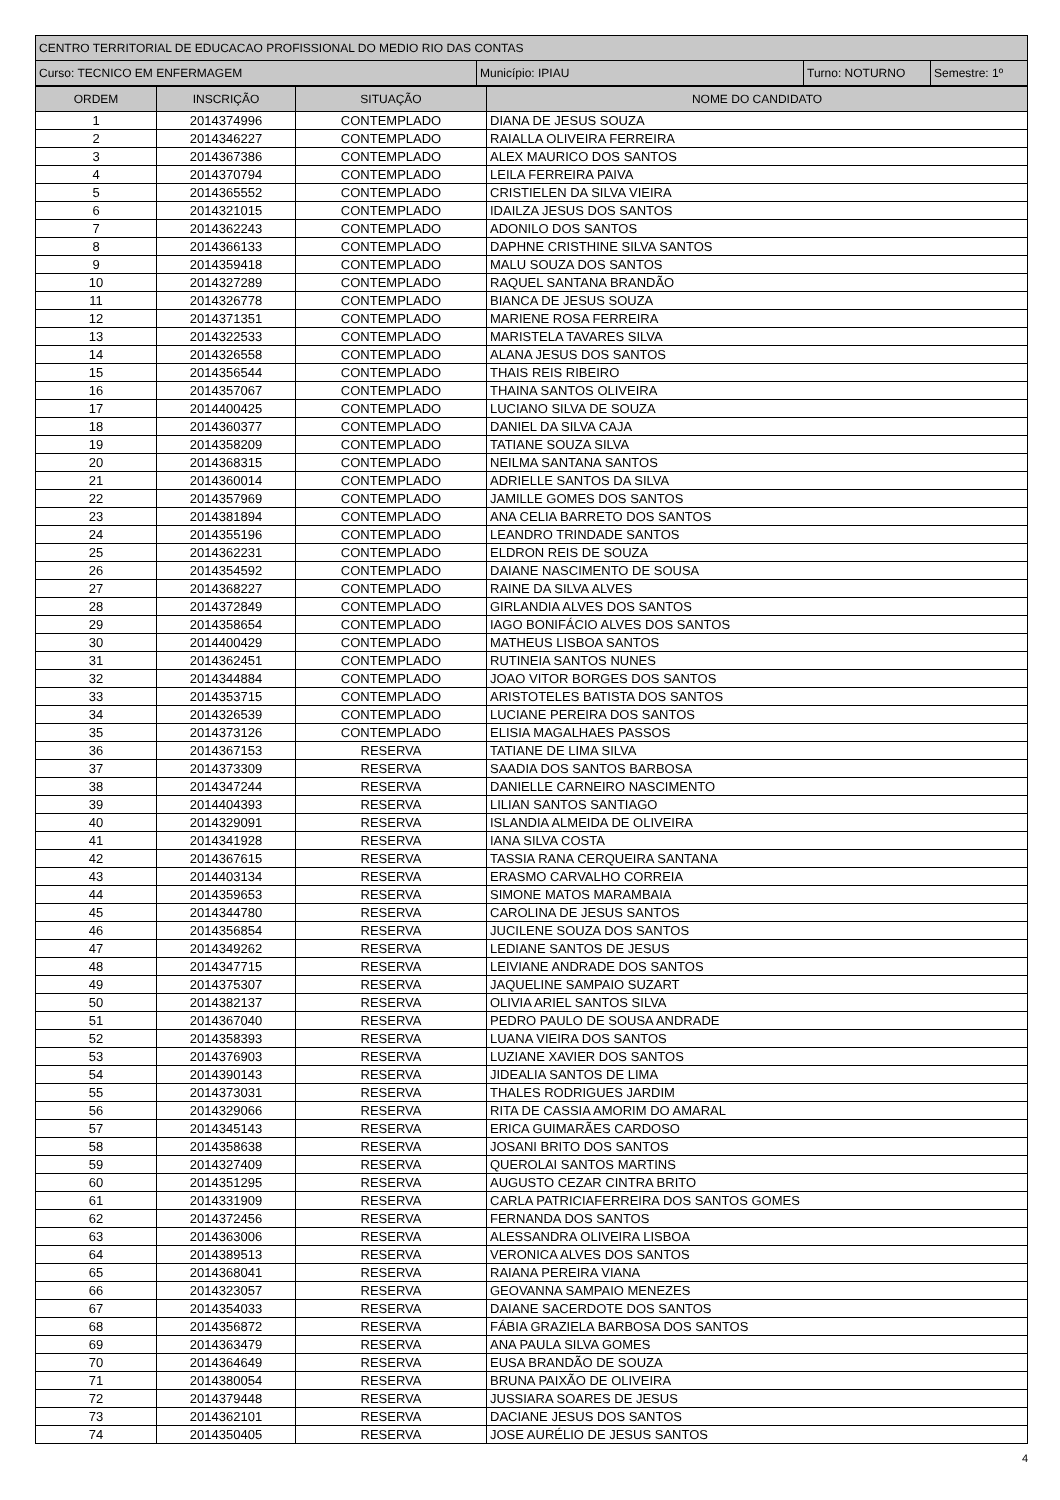| CENTRO TERRITORIAL DE EDUCACAO PROFISSIONAL DO MEDIO RIO DAS CONTAS | | | |
| Curso: TECNICO EM ENFERMAGEM | Município: IPIAU | Turno: NOTURNO | Semestre: 1º |
| ORDEM | INSCRIÇÃO | SITUAÇÃO | NOME DO CANDIDATO |
| --- | --- | --- | --- |
| 1 | 2014374996 | CONTEMPLADO | DIANA DE JESUS SOUZA |
| 2 | 2014346227 | CONTEMPLADO | RAIALLA OLIVEIRA FERREIRA |
| 3 | 2014367386 | CONTEMPLADO | ALEX MAURICO DOS SANTOS |
| 4 | 2014370794 | CONTEMPLADO | LEILA FERREIRA PAIVA |
| 5 | 2014365552 | CONTEMPLADO | CRISTIELEN DA SILVA VIEIRA |
| 6 | 2014321015 | CONTEMPLADO | IDAILZA JESUS DOS SANTOS |
| 7 | 2014362243 | CONTEMPLADO | ADONILO DOS SANTOS |
| 8 | 2014366133 | CONTEMPLADO | DAPHNE CRISTHINE SILVA SANTOS |
| 9 | 2014359418 | CONTEMPLADO | MALU SOUZA DOS SANTOS |
| 10 | 2014327289 | CONTEMPLADO | RAQUEL SANTANA BRANDÃO |
| 11 | 2014326778 | CONTEMPLADO | BIANCA DE JESUS SOUZA |
| 12 | 2014371351 | CONTEMPLADO | MARIENE ROSA FERREIRA |
| 13 | 2014322533 | CONTEMPLADO | MARISTELA TAVARES SILVA |
| 14 | 2014326558 | CONTEMPLADO | ALANA JESUS DOS SANTOS |
| 15 | 2014356544 | CONTEMPLADO | THAIS REIS RIBEIRO |
| 16 | 2014357067 | CONTEMPLADO | THAINA SANTOS OLIVEIRA |
| 17 | 2014400425 | CONTEMPLADO | LUCIANO SILVA DE SOUZA |
| 18 | 2014360377 | CONTEMPLADO | DANIEL DA SILVA CAJA |
| 19 | 2014358209 | CONTEMPLADO | TATIANE SOUZA SILVA |
| 20 | 2014368315 | CONTEMPLADO | NEILMA SANTANA SANTOS |
| 21 | 2014360014 | CONTEMPLADO | ADRIELLE SANTOS DA SILVA |
| 22 | 2014357969 | CONTEMPLADO | JAMILLE GOMES DOS SANTOS |
| 23 | 2014381894 | CONTEMPLADO | ANA CELIA BARRETO DOS SANTOS |
| 24 | 2014355196 | CONTEMPLADO | LEANDRO TRINDADE SANTOS |
| 25 | 2014362231 | CONTEMPLADO | ELDRON REIS DE SOUZA |
| 26 | 2014354592 | CONTEMPLADO | DAIANE NASCIMENTO DE SOUSA |
| 27 | 2014368227 | CONTEMPLADO | RAINE DA SILVA ALVES |
| 28 | 2014372849 | CONTEMPLADO | GIRLANDIA ALVES DOS SANTOS |
| 29 | 2014358654 | CONTEMPLADO | IAGO BONIFÁCIO ALVES DOS SANTOS |
| 30 | 2014400429 | CONTEMPLADO | MATHEUS LISBOA SANTOS |
| 31 | 2014362451 | CONTEMPLADO | RUTINEIA SANTOS NUNES |
| 32 | 2014344884 | CONTEMPLADO | JOAO VITOR BORGES DOS SANTOS |
| 33 | 2014353715 | CONTEMPLADO | ARISTOTELES BATISTA DOS SANTOS |
| 34 | 2014326539 | CONTEMPLADO | LUCIANE PEREIRA DOS SANTOS |
| 35 | 2014373126 | CONTEMPLADO | ELISIA MAGALHAES PASSOS |
| 36 | 2014367153 | RESERVA | TATIANE DE LIMA SILVA |
| 37 | 2014373309 | RESERVA | SAADIA DOS SANTOS BARBOSA |
| 38 | 2014347244 | RESERVA | DANIELLE CARNEIRO NASCIMENTO |
| 39 | 2014404393 | RESERVA | LILIAN SANTOS SANTIAGO |
| 40 | 2014329091 | RESERVA | ISLANDIA ALMEIDA DE OLIVEIRA |
| 41 | 2014341928 | RESERVA | IANA SILVA COSTA |
| 42 | 2014367615 | RESERVA | TASSIA RANA CERQUEIRA SANTANA |
| 43 | 2014403134 | RESERVA | ERASMO CARVALHO CORREIA |
| 44 | 2014359653 | RESERVA | SIMONE MATOS MARAMBAIA |
| 45 | 2014344780 | RESERVA | CAROLINA DE JESUS SANTOS |
| 46 | 2014356854 | RESERVA | JUCILENE SOUZA DOS SANTOS |
| 47 | 2014349262 | RESERVA | LEDIANE SANTOS DE JESUS |
| 48 | 2014347715 | RESERVA | LEIVIANE ANDRADE DOS SANTOS |
| 49 | 2014375307 | RESERVA | JAQUELINE SAMPAIO SUZART |
| 50 | 2014382137 | RESERVA | OLIVIA ARIEL SANTOS SILVA |
| 51 | 2014367040 | RESERVA | PEDRO PAULO DE SOUSA ANDRADE |
| 52 | 2014358393 | RESERVA | LUANA VIEIRA DOS SANTOS |
| 53 | 2014376903 | RESERVA | LUZIANE XAVIER DOS SANTOS |
| 54 | 2014390143 | RESERVA | JIDEALIA SANTOS DE LIMA |
| 55 | 2014373031 | RESERVA | THALES RODRIGUES JARDIM |
| 56 | 2014329066 | RESERVA | RITA DE CASSIA AMORIM DO AMARAL |
| 57 | 2014345143 | RESERVA | ERICA GUIMARÃES CARDOSO |
| 58 | 2014358638 | RESERVA | JOSANI BRITO DOS SANTOS |
| 59 | 2014327409 | RESERVA | QUEROLAI SANTOS MARTINS |
| 60 | 2014351295 | RESERVA | AUGUSTO CEZAR CINTRA BRITO |
| 61 | 2014331909 | RESERVA | CARLA PATRICIAFERREIRA DOS SANTOS GOMES |
| 62 | 2014372456 | RESERVA | FERNANDA DOS SANTOS |
| 63 | 2014363006 | RESERVA | ALESSANDRA OLIVEIRA LISBOA |
| 64 | 2014389513 | RESERVA | VERONICA ALVES DOS SANTOS |
| 65 | 2014368041 | RESERVA | RAIANA PEREIRA VIANA |
| 66 | 2014323057 | RESERVA | GEOVANNA SAMPAIO MENEZES |
| 67 | 2014354033 | RESERVA | DAIANE SACERDOTE DOS SANTOS |
| 68 | 2014356872 | RESERVA | FÁBIA GRAZIELA BARBOSA DOS SANTOS |
| 69 | 2014363479 | RESERVA | ANA PAULA SILVA GOMES |
| 70 | 2014364649 | RESERVA | EUSA BRANDÃO DE SOUZA |
| 71 | 2014380054 | RESERVA | BRUNA PAIXÃO DE OLIVEIRA |
| 72 | 2014379448 | RESERVA | JUSSIARA SOARES DE JESUS |
| 73 | 2014362101 | RESERVA | DACIANE JESUS DOS SANTOS |
| 74 | 2014350405 | RESERVA | JOSE AURÉLIO DE JESUS SANTOS |
4